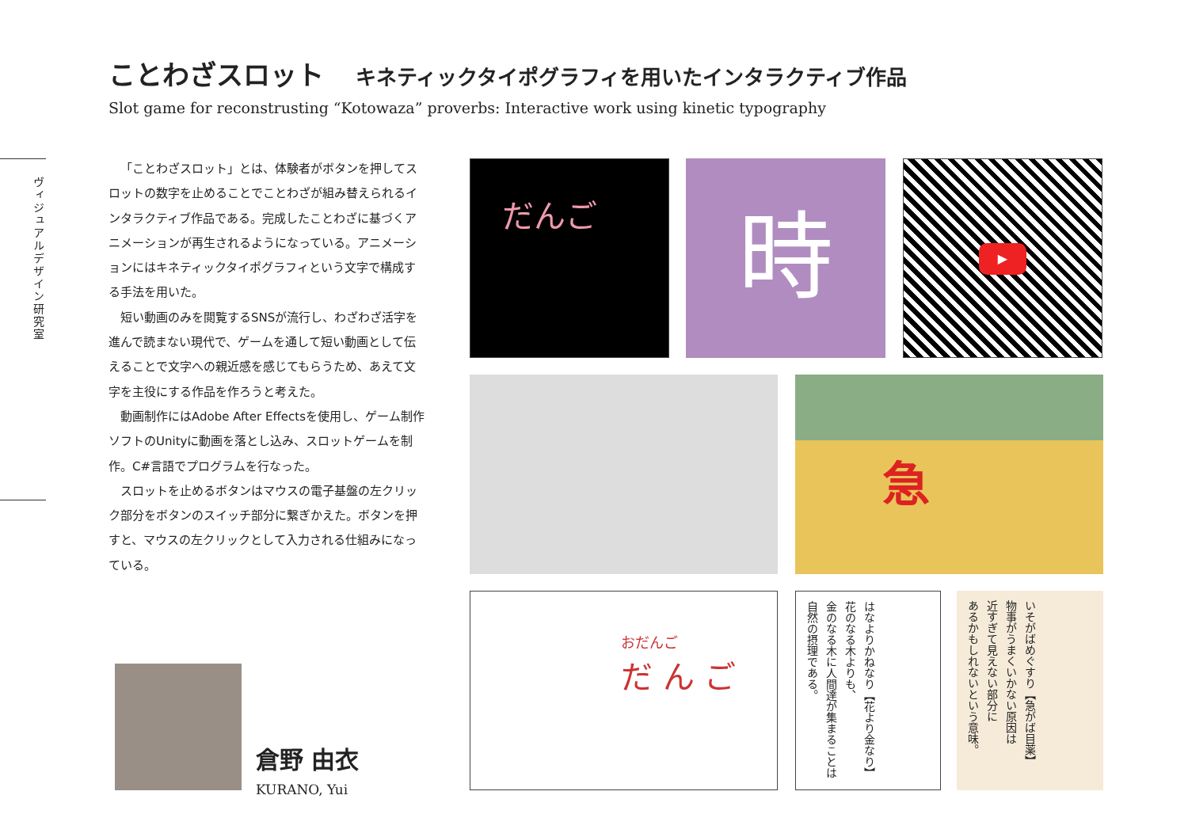ことわざスロット
キネティックタイポグラフィを用いたインタラクティブ作品
Slot game for reconstrusting “Kotowaza” proverbs: Interactive work using kinetic typography
ヴィジュアルデザイン研究室
「ことわざスロット」とは、体験者がボタンを押してスロットの数字を止めることでことわざが組み替えられるインタラクティブ作品である。完成したことわざに基づくアニメーションが再生されるようになっている。アニメーションにはキネティックタイポグラフィという文字で構成する手法を用いた。
短い動画のみを閲覧するSNSが流行し、わざわざ活字を進んで読まない現代で、ゲームを通して短い動画として伝えることで文字への親近感を感じてもらうため、あえて文字を主役にする作品を作ろうと考えた。
動画制作にはAdobe After Effectsを使用し、ゲーム制作ソフトのUnityに動画を落とし込み、スロットゲームを制作。C#言語でプログラムを行なった。
スロットを止めるボタンはマウスの電子基盤の左クリック部分をボタンのスイッチ部分に繋ぎかえた。ボタンを押すと、マウスの左クリックとして入力される仕組みになっている。
だんご 時 ▶
急
おだんご
だ ん ご
はなよりかねなり【花より金なり】
花のなる木よりも、
金のなる木に人間達が集まることは
自然の摂理である。
いそがばめぐすり【急がば目薬】
物事がうまくいかない原因は
近すぎて見えない部分に
あるかもしれないという意味。
倉野 由衣
KURANO, Yui